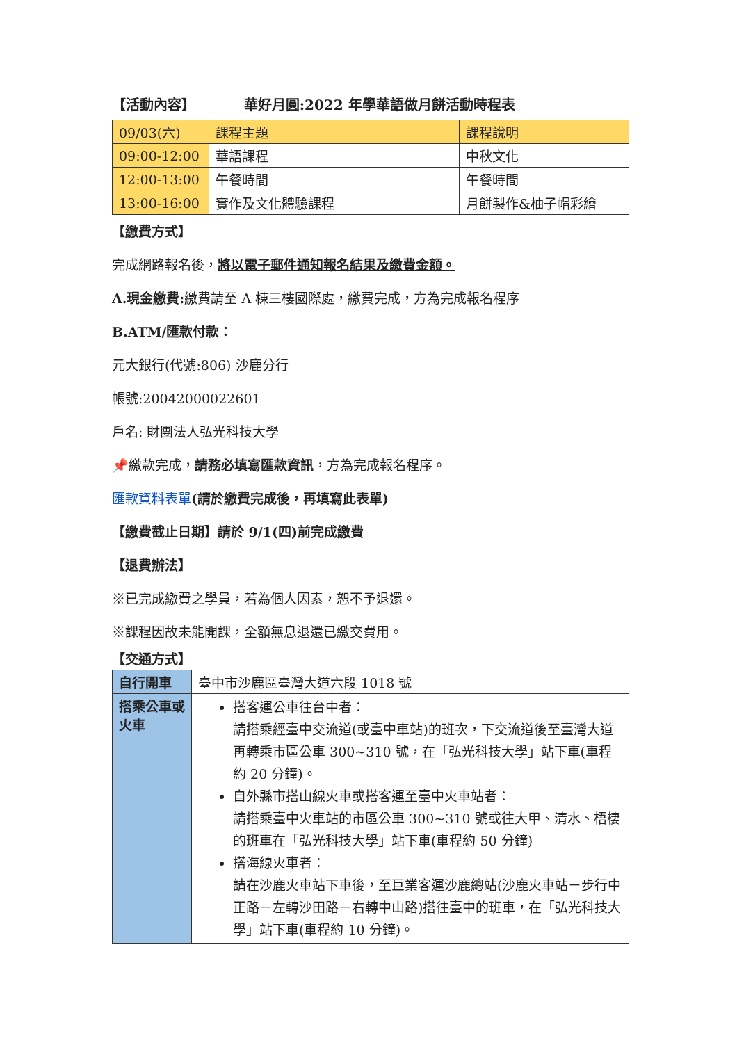【活動內容】 華好月圓:2022 年學華語做月餅活動時程表
| 09/03(六) | 課程主題 | 課程說明 |
| 09:00-12:00 | 華語課程 | 中秋文化 |
| 12:00-13:00 | 午餐時間 | 午餐時間 |
| 13:00-16:00 | 實作及文化體驗課程 | 月餅製作&柚子帽彩繪 |
【繳費方式】
完成網路報名後，將以電子郵件通知報名結果及繳費金額。
A.現金繳費: 繳費請至 A 棟三樓國際處，繳費完成，方為完成報名程序
B.ATM/匯款付款：
元大銀行(代號:806) 沙鹿分行
帳號:20042000022601
戶名: 財團法人弘光科技大學
📌繳款完成，請務必填寫匯款資訊，方為完成報名程序。
匯款資料表單(請於繳費完成後，再填寫此表單)
【繳費截止日期】請於 9/1(四)前完成繳費
【退費辦法】
※已完成繳費之學員，若為個人因素，恕不予退還。
※課程因故未能開課，全額無息退還已繳交費用。
【交通方式】
| 自行開車 | 臺中市沙鹿區臺灣大道六段 1018 號 |
| 搭乘公車或火車 | 搭客運公車往台中者： 請搭乘經臺中交流道(或臺中車站)的班次，下交流道後至臺灣大道再轉乘市區公車 300~310 號，在「弘光科技大學」站下車(車程約 20 分鐘)。 自外縣市搭山線火車或搭客運至臺中火車站者： 請搭乘臺中火車站的市區公車 300~310 號或往大甲、清水、梧棲的班車在「弘光科技大學」站下車(車程約 50 分鐘) 搭海線火車者： 請在沙鹿火車站下車後，至巨業客運沙鹿總站(沙鹿火車站－步行中正路－左轉沙田路－右轉中山路)搭往臺中的班車，在「弘光科技大學」站下車(車程約 10 分鐘)。 |